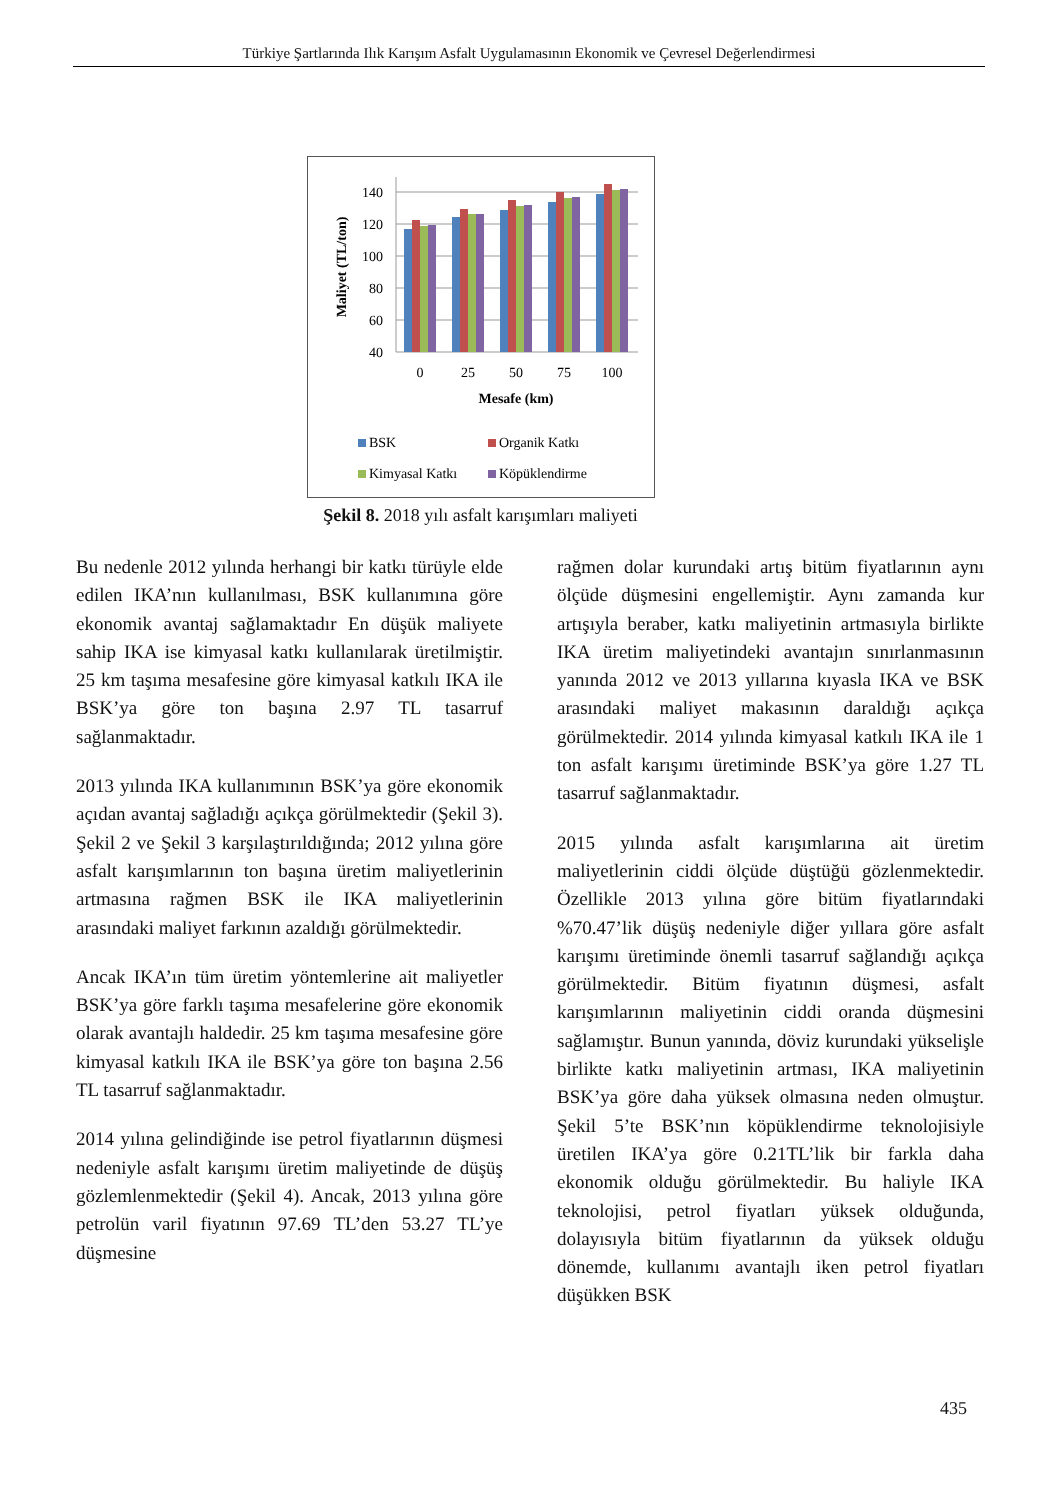Türkiye Şartlarında Ilık Karışım Asfalt Uygulamasının Ekonomik ve Çevresel Değerlendirmesi
Maliyet (TL/ton)
140
120
100
80
60
40
0
25
50
75
100
Mesafe (km)
BSK
Organik Katkı
Kimyasal Katkı
Köpüklendirme
Şekil 8. 2018 yılı asfalt karışımları maliyeti
Bu nedenle 2012 yılında herhangi bir katkı türüyle elde edilen IKA’nın kullanılması, BSK kullanımına göre ekonomik avantaj sağlamaktadır En düşük maliyete sahip IKA ise kimyasal katkı kullanılarak üretilmiştir. 25 km taşıma mesafesine göre kimyasal katkılı IKA ile BSK’ya göre ton başına 2.97 TL tasarruf sağlanmaktadır.
2013 yılında IKA kullanımının BSK’ya göre ekonomik açıdan avantaj sağladığı açıkça görülmektedir (Şekil 3). Şekil 2 ve Şekil 3 karşılaştırıldığında; 2012 yılına göre asfalt karışımlarının ton başına üretim maliyetlerinin artmasına rağmen BSK ile IKA maliyetlerinin arasındaki maliyet farkının azaldığı görülmektedir.
Ancak IKA’ın tüm üretim yöntemlerine ait maliyetler BSK’ya göre farklı taşıma mesafelerine göre ekonomik olarak avantajlı haldedir. 25 km taşıma mesafesine göre kimyasal katkılı IKA ile BSK’ya göre ton başına 2.56 TL tasarruf sağlanmaktadır.
2014 yılına gelindiğinde ise petrol fiyatlarının düşmesi nedeniyle asfalt karışımı üretim maliyetinde de düşüş gözlemlenmektedir (Şekil 4). Ancak, 2013 yılına göre petrolün varil fiyatının 97.69 TL’den 53.27 TL’ye düşmesine
rağmen dolar kurundaki artış bitüm fiyatlarının aynı ölçüde düşmesini engellemiştir. Aynı zamanda kur artışıyla beraber, katkı maliyetinin artmasıyla birlikte IKA üretim maliyetindeki avantajın sınırlanmasının yanında 2012 ve 2013 yıllarına kıyasla IKA ve BSK arasındaki maliyet makasının daraldığı açıkça görülmektedir. 2014 yılında kimyasal katkılı IKA ile 1 ton asfalt karışımı üretiminde BSK’ya göre 1.27 TL tasarruf sağlanmaktadır.
2015 yılında asfalt karışımlarına ait üretim maliyetlerinin ciddi ölçüde düştüğü gözlenmektedir. Özellikle 2013 yılına göre bitüm fiyatlarındaki %70.47’lik düşüş nedeniyle diğer yıllara göre asfalt karışımı üretiminde önemli tasarruf sağlandığı açıkça görülmektedir. Bitüm fiyatının düşmesi, asfalt karışımlarının maliyetinin ciddi oranda düşmesini sağlamıştır. Bunun yanında, döviz kurundaki yükselişle birlikte katkı maliyetinin artması, IKA maliyetinin BSK’ya göre daha yüksek olmasına neden olmuştur. Şekil 5’te BSK’nın köpüklendirme teknolojisiyle üretilen IKA’ya göre 0.21TL’lik bir farkla daha ekonomik olduğu görülmektedir. Bu haliyle IKA teknolojisi, petrol fiyatları yüksek olduğunda, dolayısıyla bitüm fiyatlarının da yüksek olduğu dönemde, kullanımı avantajlı iken petrol fiyatları düşükken BSK
435